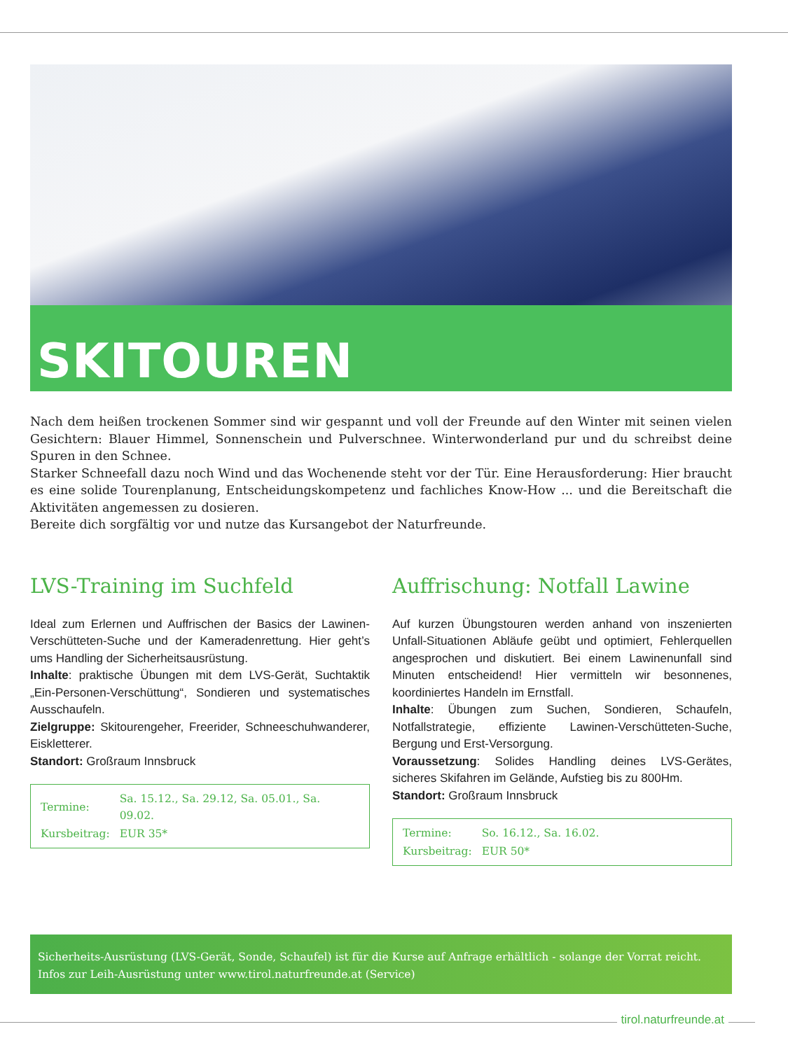SKITOUREN
Nach dem heißen trockenen Sommer sind wir gespannt und voll der Freunde auf den Winter mit seinen vielen Gesichtern: Blauer Himmel, Sonnenschein und Pulverschnee. Winterwonderland pur und du schreibst deine Spuren in den Schnee.
Starker Schneefall dazu noch Wind und das Wochenende steht vor der Tür. Eine Herausforderung: Hier braucht es eine solide Tourenplanung, Entscheidungskompetenz und fachliches Know-How ... und die Bereitschaft die Aktivitäten angemessen zu dosieren.
Bereite dich sorgfältig vor und nutze das Kursangebot der Naturfreunde.
LVS-Training im Suchfeld
Ideal zum Erlernen und Auffrischen der Basics der Lawinen-Verschütteten-Suche und der Kameradenrettung. Hier geht’s ums Handling der Sicherheitsausrüstung.
Inhalte: praktische Übungen mit dem LVS-Gerät, Suchtaktik „Ein-Personen-Verschüttung“, Sondieren und systematisches Ausschaufeln.
Zielgruppe: Skitourengeher, Freerider, Schneeschuhwanderer, Eiskletterer.
Standort: Großraum Innsbruck
| Termine: | Sa. 15.12., Sa. 29.12, Sa. 05.01., Sa. 09.02. |
| Kursbeitrag: | EUR 35* |
Auffrischung: Notfall Lawine
Auf kurzen Übungstouren werden anhand von inszenierten Unfall-Situationen Abläufe geübt und optimiert, Fehlerquellen angesprochen und diskutiert. Bei einem Lawinenunfall sind Minuten entscheidend! Hier vermitteln wir besonnenes, koordiniertes Handeln im Ernstfall.
Inhalte: Übungen zum Suchen, Sondieren, Schaufeln, Notfallstrategie, effiziente Lawinen-Verschütteten-Suche, Bergung und Erst-Versorgung.
Voraussetzung: Solides Handling deines LVS-Gerätes, sicheres Skifahren im Gelände, Aufstieg bis zu 800Hm.
Standort: Großraum Innsbruck
| Termine: | So. 16.12., Sa. 16.02. |
| Kursbeitrag: | EUR 50* |
Sicherheits-Ausrüstung (LVS-Gerät, Sonde, Schaufel) ist für die Kurse auf Anfrage erhältlich - solange der Vorrat reicht.
Infos zur Leih-Ausrüstung unter www.tirol.naturfreunde.at (Service)
tirol.naturfreunde.at